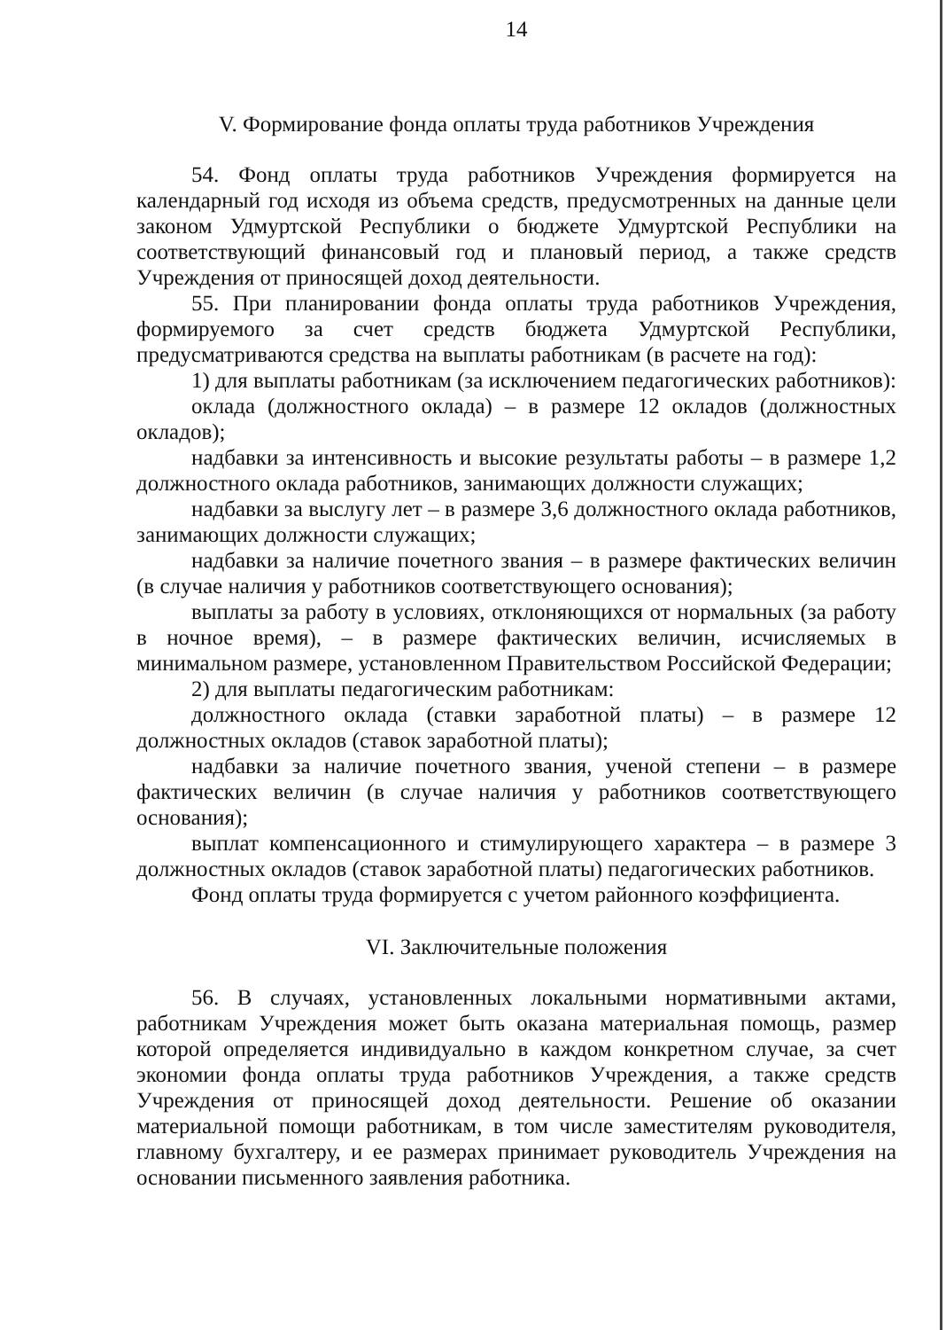14
V. Формирование фонда оплаты труда работников Учреждения
54. Фонд оплаты труда работников Учреждения формируется на календарный год исходя из объема средств, предусмотренных на данные цели законом Удмуртской Республики о бюджете Удмуртской Республики на соответствующий финансовый год и плановый период, а также средств Учреждения от приносящей доход деятельности.
55. При планировании фонда оплаты труда работников Учреждения, формируемого за счет средств бюджета Удмуртской Республики, предусматриваются средства на выплаты работникам (в расчете на год):
1) для выплаты работникам (за исключением педагогических работников):
оклада (должностного оклада) – в размере 12 окладов (должностных окладов);
надбавки за интенсивность и высокие результаты работы – в размере 1,2 должностного оклада работников, занимающих должности служащих;
надбавки за выслугу лет – в размере 3,6 должностного оклада работников, занимающих должности служащих;
надбавки за наличие почетного звания – в размере фактических величин (в случае наличия у работников соответствующего основания);
выплаты за работу в условиях, отклоняющихся от нормальных (за работу в ночное время), – в размере фактических величин, исчисляемых в минимальном размере, установленном Правительством Российской Федерации;
2) для выплаты педагогическим работникам:
должностного оклада (ставки заработной платы) – в размере 12 должностных окладов (ставок заработной платы);
надбавки за наличие почетного звания, ученой степени – в размере фактических величин (в случае наличия у работников соответствующего основания);
выплат компенсационного и стимулирующего характера – в размере 3 должностных окладов (ставок заработной платы) педагогических работников.
Фонд оплаты труда формируется с учетом районного коэффициента.
VI. Заключительные положения
56. В случаях, установленных локальными нормативными актами, работникам Учреждения может быть оказана материальная помощь, размер которой определяется индивидуально в каждом конкретном случае, за счет экономии фонда оплаты труда работников Учреждения, а также средств Учреждения от приносящей доход деятельности. Решение об оказании материальной помощи работникам, в том числе заместителям руководителя, главному бухгалтеру, и ее размерах принимает руководитель Учреждения на основании письменного заявления работника.